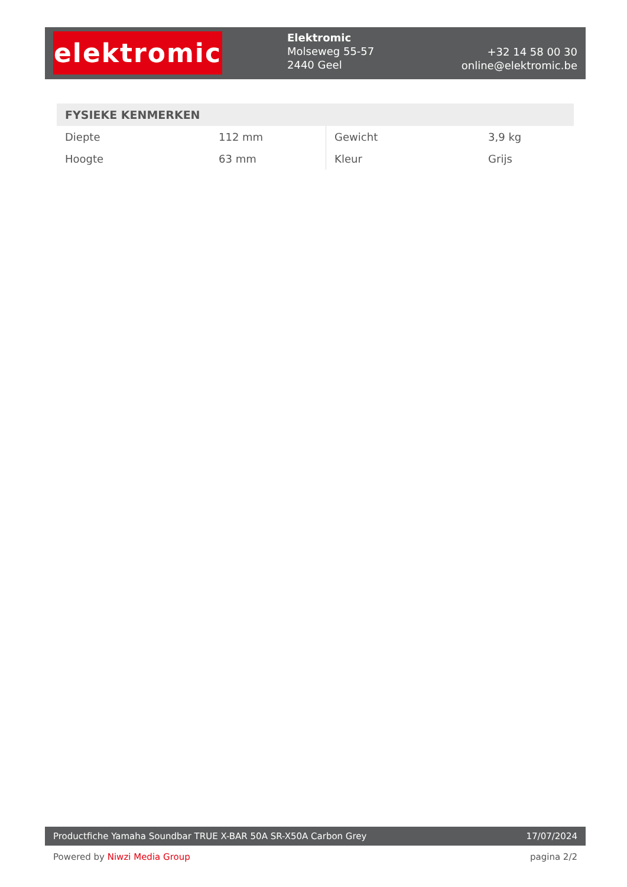elektromic
Elektromic
Molseweg 55-57
2440 Geel
+32 14 58 00 30
online@elektromic.be
FYSIEKE KENMERKEN
| Diepte | 112 mm | Gewicht | 3,9 kg |
| Hoogte | 63 mm | Kleur | Grijs |
Productfiche Yamaha Soundbar TRUE X-BAR 50A SR-X50A Carbon Grey 17/07/2024
Powered by Niwzi Media Group pagina 2/2